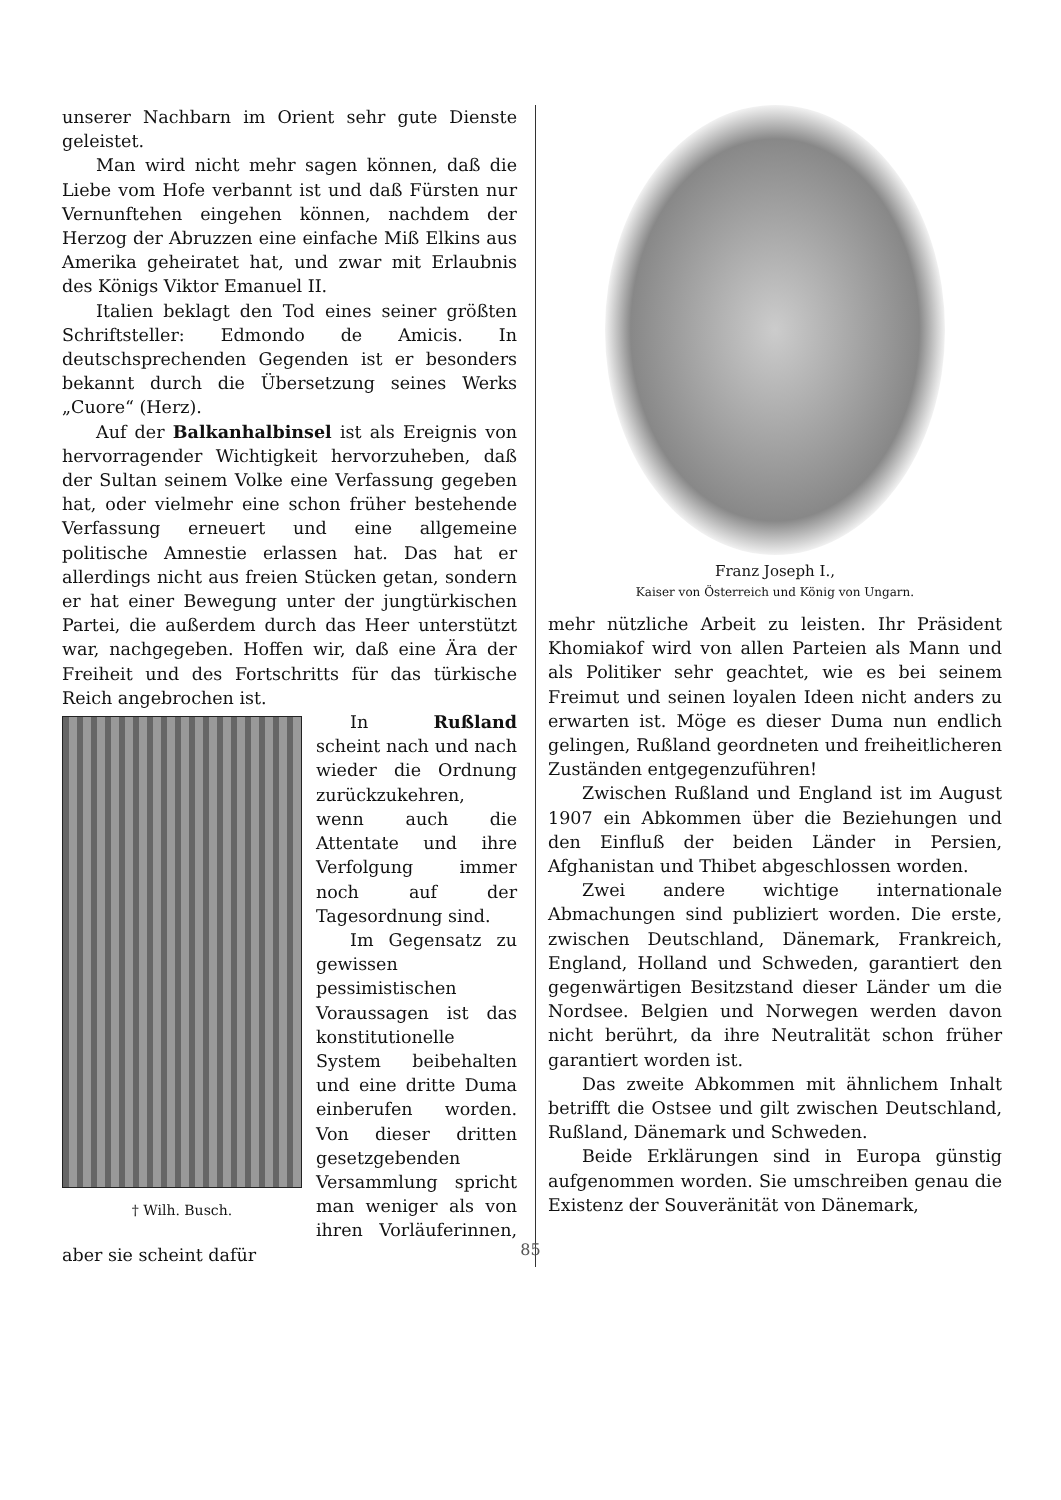unserer Nachbarn im Orient sehr gute Dienste geleistet.
Man wird nicht mehr sagen können, daß die Liebe vom Hofe verbannt ist und daß Fürsten nur Vernunftehen eingehen können, nachdem der Herzog der Abruzzen eine einfache Miß Elkins aus Amerika geheiratet hat, und zwar mit Erlaubnis des Königs Viktor Emanuel II.
Italien beklagt den Tod eines seiner größten Schriftsteller: Edmondo de Amicis. In deutschsprechenden Gegenden ist er besonders bekannt durch die Übersetzung seines Werks „Cuore“ (Herz).
Auf der Balkanhalbinsel ist als Ereignis von hervorragender Wichtigkeit hervorzuheben, daß der Sultan seinem Volke eine Verfassung gegeben hat, oder vielmehr eine schon früher bestehende Verfassung erneuert und eine allgemeine politische Amnestie erlassen hat. Das hat er allerdings nicht aus freien Stücken getan, sondern er hat einer Bewegung unter der jungtürkischen Partei, die außerdem durch das Heer unterstützt war, nachgegeben. Hoffen wir, daß eine Ära der Freiheit und des Fortschritts für das türkische Reich angebrochen ist.
† Wilh. Busch.
In Rußland scheint nach und nach wieder die Ordnung zurückzukehren, wenn auch die Attentate und ihre Verfolgung immer noch auf der Tagesordnung sind.
Im Gegensatz zu gewissen pessimistischen Voraussagen ist das konstitutionelle System beibehalten und eine dritte Duma einberufen worden. Von dieser dritten gesetzgebenden Versammlung spricht man weniger als von ihren Vorläuferinnen, aber sie scheint dafür
Franz Joseph I.,
Kaiser von Österreich und König von Ungarn.
mehr nützliche Arbeit zu leisten. Ihr Präsident Khomiakof wird von allen Parteien als Mann und als Politiker sehr geachtet, wie es bei seinem Freimut und seinen loyalen Ideen nicht anders zu erwarten ist. Möge es dieser Duma nun endlich gelingen, Rußland geordneten und freiheitlicheren Zuständen entgegenzuführen!
Zwischen Rußland und England ist im August 1907 ein Abkommen über die Beziehungen und den Einfluß der beiden Länder in Persien, Afghanistan und Thibet abgeschlossen worden.
Zwei andere wichtige internationale Abmachungen sind publiziert worden. Die erste, zwischen Deutschland, Dänemark, Frankreich, England, Holland und Schweden, garantiert den gegenwärtigen Besitzstand dieser Länder um die Nordsee. Belgien und Norwegen werden davon nicht berührt, da ihre Neutralität schon früher garantiert worden ist.
Das zweite Abkommen mit ähnlichem Inhalt betrifft die Ostsee und gilt zwischen Deutschland, Rußland, Dänemark und Schweden.
Beide Erklärungen sind in Europa günstig aufgenommen worden. Sie umschreiben genau die Existenz der Souveränität von Dänemark,
85